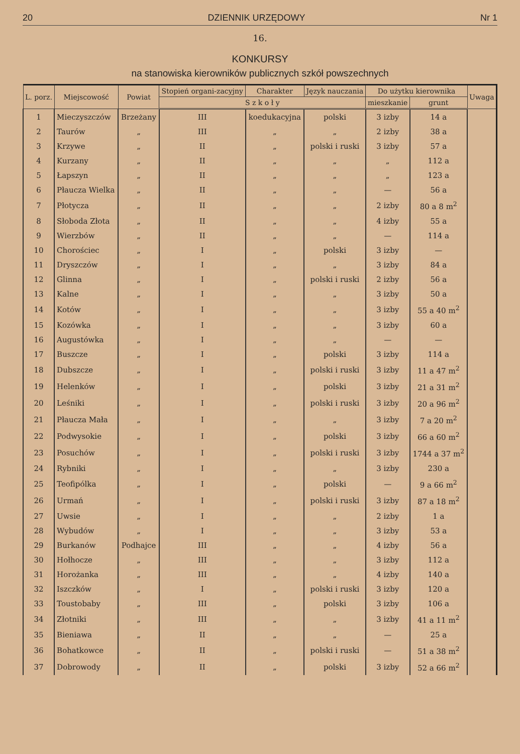20 DZIENNIK URZĘDOWY Nr 1
16.
KONKURSY
na stanowiska kierowników publicznych szkół powszechnych
| L. porz. | Miejscowość | Powiat | Stopień organi-zacyjny | Charakter | Język nauczania | Do użytku kierownika | | Uwaga |
| --- | --- | --- | --- | --- | --- | --- | --- | --- |
| | | | S z k o ł y | | | mieszkanie | grunt | |
| 1 | Mieczyszczów | Brzeżany | III | koedukacyjna | polski | 3 izby | 14 a | |
| 2 | Taurów | „ | III | „ | „ | 2 izby | 38 a | |
| 3 | Krzywe | „ | II | „ | polski i ruski | 3 izby | 57 a | |
| 4 | Kurzany | „ | II | „ | „ | „ | 112 a | |
| 5 | Łapszyn | „ | II | „ | „ | „ | 123 a | |
| 6 | Płaucza Wielka | „ | II | „ | „ | — | 56 a | |
| 7 | Płotycza | „ | II | „ | „ | 2 izby | 80 a 8 m<sup>2</sup> | |
| 8 | Słoboda Złota | „ | II | „ | „ | 4 izby | 55 a | |
| 9 | Wierzbów | „ | II | „ | „ | — | 114 a | |
| 10 | Chorościec | „ | I | „ | polski | 3 izby | — | |
| 11 | Dryszczów | „ | I | „ | „ | 3 izby | 84 a | |
| 12 | Glinna | „ | I | „ | polski i ruski | 2 izby | 56 a | |
| 13 | Kalne | „ | I | „ | „ | 3 izby | 50 a | |
| 14 | Kotów | „ | I | „ | „ | 3 izby | 55 a 40 m<sup>2</sup> | |
| 15 | Kozówka | „ | I | „ | „ | 3 izby | 60 a | |
| 16 | Augustówka | „ | I | „ | „ | — | — | |
| 17 | Buszcze | „ | I | „ | polski | 3 izby | 114 a | |
| 18 | Dubszcze | „ | I | „ | polski i ruski | 3 izby | 11 a 47 m<sup>2</sup> | |
| 19 | Helenków | „ | I | „ | polski | 3 izby | 21 a 31 m<sup>2</sup> | |
| 20 | Leśniki | „ | I | „ | polski i ruski | 3 izby | 20 a 96 m<sup>2</sup> | |
| 21 | Płaucza Mała | „ | I | „ | „ | 3 izby | 7 a 20 m<sup>2</sup> | |
| 22 | Podwysokie | „ | I | „ | polski | 3 izby | 66 a 60 m<sup>2</sup> | |
| 23 | Posuchów | „ | I | „ | polski i ruski | 3 izby | 1744 a 37 m<sup>2</sup> | |
| 24 | Rybniki | „ | I | „ | „ | 3 izby | 230 a | |
| 25 | Teofipólka | „ | I | „ | polski | — | 9 a 66 m<sup>2</sup> | |
| 26 | Urmań | „ | I | „ | polski i ruski | 3 izby | 87 a 18 m<sup>2</sup> | |
| 27 | Uwsie | „ | I | „ | „ | 2 izby | 1 a | |
| 28 | Wybudów | „ | I | „ | „ | 3 izby | 53 a | |
| 29 | Burkanów | Podhajce | III | „ | „ | 4 izby | 56 a | |
| 30 | Hołhocze | „ | III | „ | „ | 3 izby | 112 a | |
| 31 | Horożanka | „ | III | „ | „ | 4 izby | 140 a | |
| 32 | Iszczków | „ | I | „ | polski i ruski | 3 izby | 120 a | |
| 33 | Toustobaby | „ | III | „ | polski | 3 izby | 106 a | |
| 34 | Złotniki | „ | III | „ | „ | 3 izby | 41 a 11 m<sup>2</sup> | |
| 35 | Bieniawa | „ | II | „ | „ | — | 25 a | |
| 36 | Bohatkowce | „ | II | „ | polski i ruski | — | 51 a 38 m<sup>2</sup> | |
| 37 | Dobrowody | „ | II | „ | polski | 3 izby | 52 a 66 m<sup>2</sup> | |